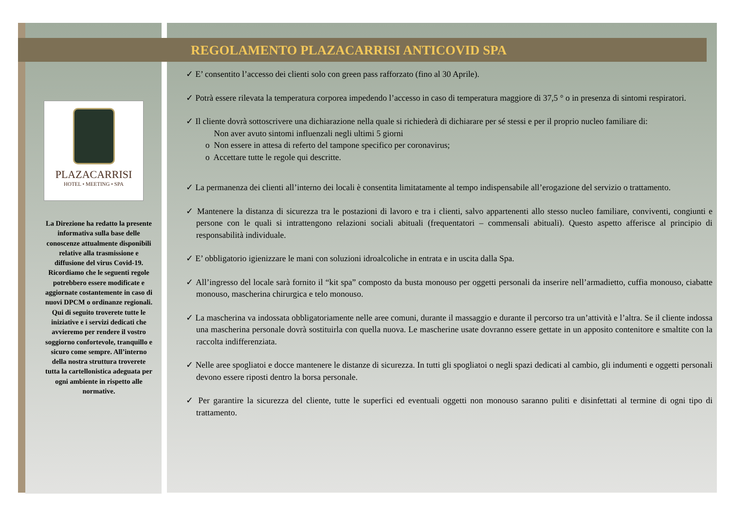REGOLAMENTO PLAZACARRISI ANTICOVID SPA
PLAZACARRISI
HOTEL • MEETING • SPA
La Direzione ha redatto la presente informativa sulla base delle conoscenze attualmente disponibili relative alla trasmissione e diffusione del virus Covid-19. Ricordiamo che le seguenti regole potrebbero essere modificate e aggiornate costantemente in caso di nuovi DPCM o ordinanze regionali. Qui di seguito troverete tutte le iniziative e i servizi dedicati che avvieremo per rendere il vostro soggiorno confortevole, tranquillo e sicuro come sempre. All’interno della nostra struttura troverete tutta la cartellonistica adeguata per ogni ambiente in rispetto alle normative.
✓ E’ consentito l’accesso dei clienti solo con green pass rafforzato (fino al 30 Aprile).
✓ Potrà essere rilevata la temperatura corporea impedendo l’accesso in caso di temperatura maggiore di 37,5 ° o in presenza di sintomi respiratori.
✓ Il cliente dovrà sottoscrivere una dichiarazione nella quale si richiederà di dichiarare per sé stessi e per il proprio nucleo familiare di:
Non aver avuto sintomi influenzali negli ultimi 5 giorni
o Non essere in attesa di referto del tampone specifico per coronavirus;
o Accettare tutte le regole qui descritte.
✓ La permanenza dei clienti all’interno dei locali è consentita limitatamente al tempo indispensabile all’erogazione del servizio o trattamento.
✓ Mantenere la distanza di sicurezza tra le postazioni di lavoro e tra i clienti, salvo appartenenti allo stesso nucleo familiare, conviventi, congiunti e persone con le quali si intrattengono relazioni sociali abituali (frequentatori – commensali abituali). Questo aspetto afferisce al principio di responsabilità individuale.
✓ E’ obbligatorio igienizzare le mani con soluzioni idroalcoliche in entrata e in uscita dalla Spa.
✓ All’ingresso del locale sarà fornito il “kit spa” composto da busta monouso per oggetti personali da inserire nell’armadietto, cuffia monouso, ciabatte monouso, mascherina chirurgica e telo monouso.
✓ La mascherina va indossata obbligatoriamente nelle aree comuni, durante il massaggio e durante il percorso tra un’attività e l’altra. Se il cliente indossa una mascherina personale dovrà sostituirla con quella nuova. Le mascherine usate dovranno essere gettate in un apposito contenitore e smaltite con la raccolta indifferenziata.
✓ Nelle aree spogliatoi e docce mantenere le distanze di sicurezza. In tutti gli spogliatoi o negli spazi dedicati al cambio, gli indumenti e oggetti personali devono essere riposti dentro la borsa personale.
✓ Per garantire la sicurezza del cliente, tutte le superfici ed eventuali oggetti non monouso saranno puliti e disinfettati al termine di ogni tipo di trattamento.